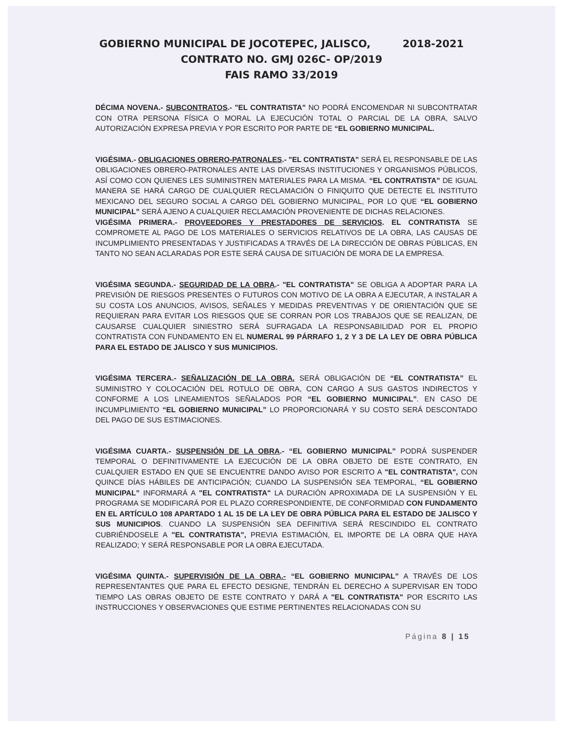GOBIERNO MUNICIPAL DE JOCOTEPEC, JALISCO, 2018-2021
CONTRATO NO. GMJ 026C- OP/2019
FAIS RAMO 33/2019
DÉCIMA NOVENA.- SUBCONTRATOS.- "EL CONTRATISTA" NO PODRÁ ENCOMENDAR NI SUBCONTRATAR CON OTRA PERSONA FÍSICA O MORAL LA EJECUCIÓN TOTAL O PARCIAL DE LA OBRA, SALVO AUTORIZACIÓN EXPRESA PREVIA Y POR ESCRITO POR PARTE DE “EL GOBIERNO MUNICIPAL.
VIGÉSIMA.- OBLIGACIONES OBRERO-PATRONALES.- "EL CONTRATISTA" SERÁ EL RESPONSABLE DE LAS OBLIGACIONES OBRERO-PATRONALES ANTE LAS DIVERSAS INSTITUCIONES Y ORGANISMOS PÚBLICOS, ASÍ COMO CON QUIENES LES SUMINISTREN MATERIALES PARA LA MISMA. “EL CONTRATISTA” DE IGUAL MANERA SE HARÁ CARGO DE CUALQUIER RECLAMACIÓN O FINIQUITO QUE DETECTE EL INSTITUTO MEXICANO DEL SEGURO SOCIAL A CARGO DEL GOBIERNO MUNICIPAL, POR LO QUE “EL GOBIERNO MUNICIPAL” SERÁ AJENO A CUALQUIER RECLAMACIÓN PROVENIENTE DE DICHAS RELACIONES.
VIGÉSIMA PRIMERA.- PROVEEDORES Y PRESTADORES DE SERVICIOS. EL CONTRATISTA SE COMPROMETE AL PAGO DE LOS MATERIALES O SERVICIOS RELATIVOS DE LA OBRA, LAS CAUSAS DE INCUMPLIMIENTO PRESENTADAS Y JUSTIFICADAS A TRAVÉS DE LA DIRECCIÓN DE OBRAS PÚBLICAS, EN TANTO NO SEAN ACLARADAS POR ESTE SERÁ CAUSA DE SITUACIÓN DE MORA DE LA EMPRESA.
VIGÉSIMA SEGUNDA.- SEGURIDAD DE LA OBRA.- "EL CONTRATISTA" SE OBLIGA A ADOPTAR PARA LA PREVISIÓN DE RIESGOS PRESENTES O FUTUROS CON MOTIVO DE LA OBRA A EJECUTAR, A INSTALAR A SU COSTA LOS ANUNCIOS, AVISOS, SEÑALES Y MEDIDAS PREVENTIVAS Y DE ORIENTACIÓN QUE SE REQUIERAN PARA EVITAR LOS RIESGOS QUE SE CORRAN POR LOS TRABAJOS QUE SE REALIZAN, DE CAUSARSE CUALQUIER SINIESTRO SERÁ SUFRAGADA LA RESPONSABILIDAD POR EL PROPIO CONTRATISTA CON FUNDAMENTO EN EL NUMERAL 99 PÁRRAFO 1, 2 Y 3 DE LA LEY DE OBRA PÚBLICA PARA EL ESTADO DE JALISCO Y SUS MUNICIPIOS.
VIGÉSIMA TERCERA.- SEÑALIZACIÓN DE LA OBRA. SERÁ OBLIGACIÓN DE “EL CONTRATISTA” EL SUMINISTRO Y COLOCACIÓN DEL ROTULO DE OBRA, CON CARGO A SUS GASTOS INDIRECTOS Y CONFORME A LOS LINEAMIENTOS SEÑALADOS POR “EL GOBIERNO MUNICIPAL”. EN CASO DE INCUMPLIMIENTO “EL GOBIERNO MUNICIPAL” LO PROPORCIONARÁ Y SU COSTO SERÁ DESCONTADO DEL PAGO DE SUS ESTIMACIONES.
VIGÉSIMA CUARTA.- SUSPENSIÓN DE LA OBRA.- “EL GOBIERNO MUNICIPAL” PODRÁ SUSPENDER TEMPORAL O DEFINITIVAMENTE LA EJECUCIÓN DE LA OBRA OBJETO DE ESTE CONTRATO, EN CUALQUIER ESTADO EN QUE SE ENCUENTRE DANDO AVISO POR ESCRITO A "EL CONTRATISTA", CON QUINCE DÍAS HÁBILES DE ANTICIPACIÓN; CUANDO LA SUSPENSIÓN SEA TEMPORAL, “EL GOBIERNO MUNICIPAL” INFORMARÁ A "EL CONTRATISTA" LA DURACIÓN APROXIMADA DE LA SUSPENSIÓN Y EL PROGRAMA SE MODIFICARÁ POR EL PLAZO CORRESPONDIENTE, DE CONFORMIDAD CON FUNDAMENTO EN EL ARTÍCULO 108 APARTADO 1 AL 15 DE LA LEY DE OBRA PÚBLICA PARA EL ESTADO DE JALISCO Y SUS MUNICIPIOS. CUANDO LA SUSPENSIÓN SEA DEFINITIVA SERÁ RESCINDIDO EL CONTRATO CUBRIÉNDOSELE A "EL CONTRATISTA", PREVIA ESTIMACIÓN, EL IMPORTE DE LA OBRA QUE HAYA REALIZADO; Y SERÁ RESPONSABLE POR LA OBRA EJECUTADA.
VIGÉSIMA QUINTA.- SUPERVISIÓN DE LA OBRA.- “EL GOBIERNO MUNICIPAL” A TRAVÉS DE LOS REPRESENTANTES QUE PARA EL EFECTO DESIGNE, TENDRÁN EL DERECHO A SUPERVISAR EN TODO TIEMPO LAS OBRAS OBJETO DE ESTE CONTRATO Y DARÁ A "EL CONTRATISTA" POR ESCRITO LAS INSTRUCCIONES Y OBSERVACIONES QUE ESTIME PERTINENTES RELACIONADAS CON SU
Página 8 | 15